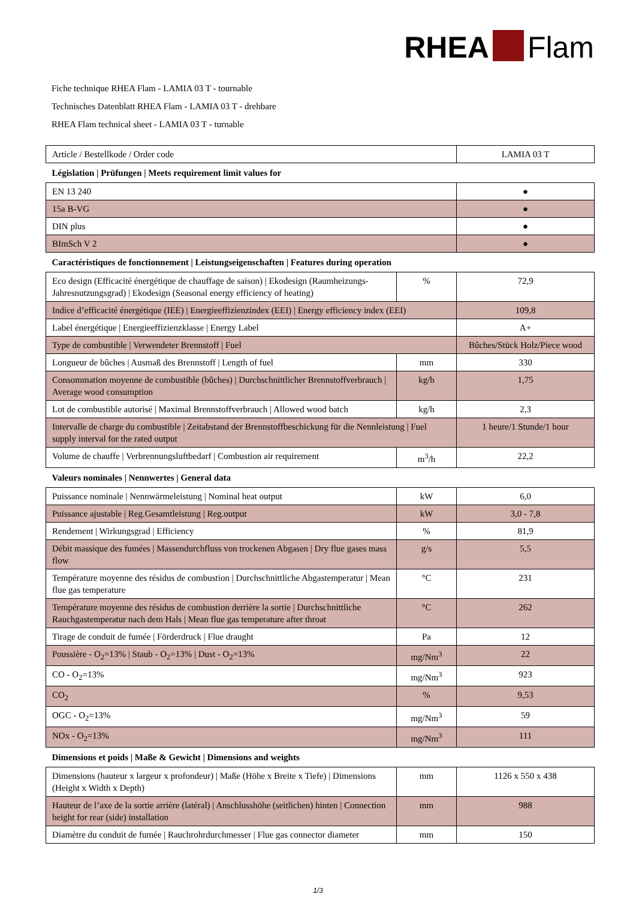RHEA Flam
Fiche technique RHEA Flam - LAMIA 03 T - tournable
Technisches Datenblatt RHEA Flam - LAMIA 03 T - drehbare
RHEA Flam technical sheet - LAMIA 03 T - turnable
| Article / Bestellkode / Order code | | LAMIA 03 T |
| Législation / Prüfungen / Meets requirement limit values for | | |
| EN 13 240 | | ● |
| 15a B-VG | | ● |
| DIN plus | | ● |
| BImSch V 2 | | ● |
| Caractéristiques de fonctionnement / Leistungseigenschaften / Features during operation | | |
| Eco design (Efficacité énergétique de chauffage de saison) / Ekodesign (Raumheizungs-Jahresnutzungsgrad) / Ekodesign (Seasonal energy efficiency of heating) | % | 72,9 |
| Indice d’efficacité énergétique (IEE) / Energieeffizienzindex (EEI) / Energy efficiency index (EEI) | | 109,8 |
| Label énergétique / Energieeffizienzklasse / Energy Label | | A+ |
| Type de combustible / Verwendeter Brennstoff / Fuel | | Bûches/Stück Holz/Piece wood |
| Longueur de bûches / Ausmaß des Brennstoff / Length of fuel | mm | 330 |
| Consommation moyenne de combustible (bûches) / Durchschnittlicher Brennstoffverbrauch / Average wood consumption | kg/h | 1,75 |
| Lot de combustible autorisé / Maximal Brennstoffverbrauch / Allowed wood batch | kg/h | 2,3 |
| Intervalle de charge du combustible / Zeitabstand der Brennstoffbeschickung für die Nennleistung / Fuel supply interval for the rated output | | 1 heure/1 Stunde/1 hour |
| Volume de chauffe / Verbrennungsluftbedarf / Combustion air requirement | m<sup>3</sup>/h | 22,2 |
| Valeurs nominales / Nennwertes / General data | | |
| Puissance nominale / Nennwärmeleistung / Nominal heat output | kW | 6,0 |
| Puissance ajustable / Reg.Gesamtleistung / Reg.output | kW | 3,0 - 7,8 |
| Rendement / Wirkungsgrad / Efficiency | % | 81,9 |
| Débit massique des fumées / Massendurchfluss von trockenen Abgasen / Dry flue gases mass flow | g/s | 5,5 |
| Température moyenne des résidus de combustion / Durchschnittliche Abgastemperatur / Mean flue gas temperature | °C | 231 |
| Température moyenne des résidus de combustion derrière la sortie / Durchschnittliche Rauchgastemperatur nach dem Hals / Mean flue gas temperature after throat | °C | 262 |
| Tirage de conduit de fumée / Förderdruck / Flue draught | Pa | 12 |
| Poussière - O<sub>2</sub>=13% / Staub - O<sub>2</sub>=13% / Dust - O<sub>2</sub>=13% | mg/Nm<sup>3</sup> | 22 |
| CO - O<sub>2</sub>=13% | mg/Nm<sup>3</sup> | 923 |
| CO<sub>2</sub> | % | 9,53 |
| OGC - O<sub>2</sub>=13% | mg/Nm<sup>3</sup> | 59 |
| NOx - O<sub>2</sub>=13% | mg/Nm<sup>3</sup> | 111 |
| Dimensions et poids / Maße & Gewicht / Dimensions and weights | | |
| Dimensions (hauteur x largeur x profondeur) / Maße (Höhe x Breite x Tiefe) / Dimensions (Height x Width x Depth) | mm | 1126 x 550 x 438 |
| Hauteur de l’axe de la sortie arrière (latéral) / Anschlusshöhe (seitlichen) hinten / Connection height for rear (side) installation | mm | 988 |
| Diamètre du conduit de fumée / Rauchrohrdurchmesser / Flue gas connector diameter | mm | 150 |
1/3